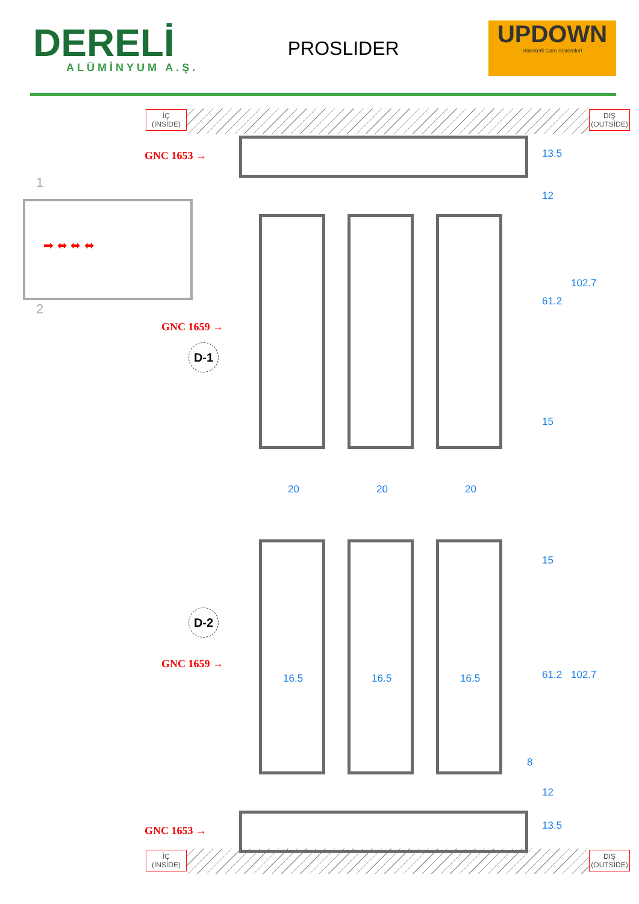DERELİ
ALÜMİNYUM A.Ş.
PROSLIDER
UPDOWN
Hareketli Cam Sistemleri
İÇ
(İNSİDE)
DIŞ
(OUTSİDE)
İÇ
(İNSİDE)
DIŞ
(OUTSİDE)
GNC 1653 →
GNC 1659 →
GNC 1659 →
GNC 1653 →
D-1
D-2
1
2
➡ ⬌ ⬌ ⬌
20 20 20
16.5 16.5 16.5
13.5
12
61.2
15
102.7
15
61.2
8
12
13.5
102.7